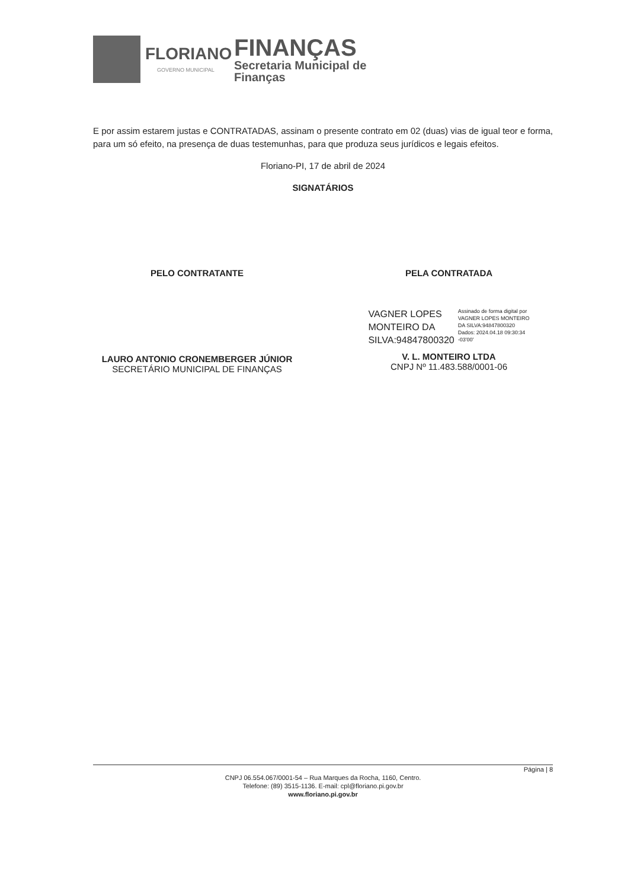FLORIANO
GOVERNO MUNICIPAL
FINANÇAS
Secretaria Municipal de
Finanças
E por assim estarem justas e CONTRATADAS, assinam o presente contrato em 02 (duas) vias de igual teor e forma, para um só efeito, na presença de duas testemunhas, para que produza seus jurídicos e legais efeitos.
Floriano-PI, 17 de abril de 2024
SIGNATÁRIOS
PELO CONTRATANTE
LAURO ANTONIO CRONEMBERGER JÚNIOR
SECRETÁRIO MUNICIPAL DE FINANÇAS
PELA CONTRATADA
VAGNER LOPES
MONTEIRO DA
SILVA:94847800320
Assinado de forma digital por
VAGNER LOPES MONTEIRO
DA SILVA:94847800320
Dados: 2024.04.18 09:30:34
-03'00'
V. L. MONTEIRO LTDA
CNPJ Nº 11.483.588/0001-06
Página | 8
CNPJ 06.554.067/0001-54 – Rua Marques da Rocha, 1160, Centro.
Telefone: (89) 3515-1136. E-mail: cpl@floriano.pi.gov.br
www.floriano.pi.gov.br